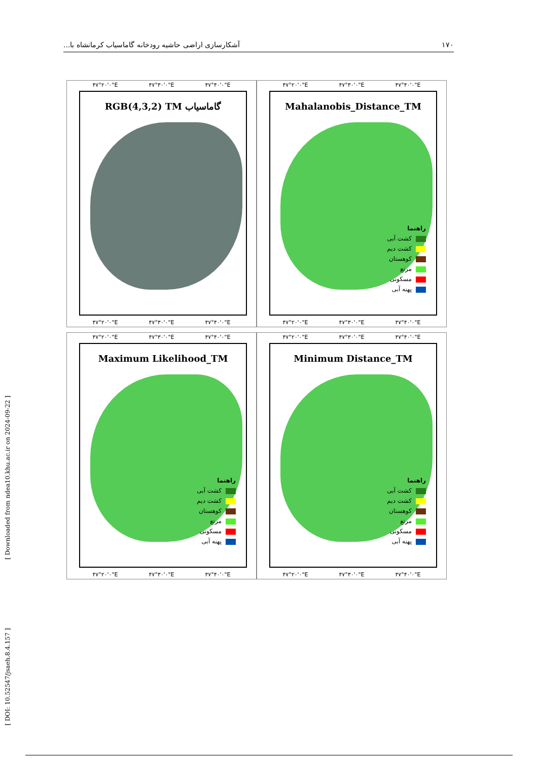۱۷۰ آشکارسازی اراضی حاشیه رودخانه گاماسیاب کرمانشاه با...
[ DOI: 10.52547/jsaeh.8.4.157 ] [ Downloaded from ndea10.khu.ac.ir on 2024-09-22 ]
۴۷°۲۰'۰"E ۴۷°۳۰'۰"E ۴۷°۴۰'۰"E
RGB(4,3,2) TM گاماسیاب
۴۷°۲۰'۰"E ۴۷°۳۰'۰"E ۴۷°۴۰'۰"E
۴۷°۲۰'۰"E ۴۷°۳۰'۰"E ۴۷°۴۰'۰"E
Mahalanobis_Distance_TM
راهنما
کشت آبی
کشت دیم
کوهستان
مرتع
مسکونی
پهنه آبی
۴۷°۲۰'۰"E ۴۷°۳۰'۰"E ۴۷°۴۰'۰"E
۴۷°۲۰'۰"E ۴۷°۳۰'۰"E ۴۷°۴۰'۰"E
Maximum Likelihood_TM
راهنما
کشت آبی
کشت دیم
کوهستان
مرتع
مسکونی
پهنه آبی
۴۷°۲۰'۰"E ۴۷°۳۰'۰"E ۴۷°۴۰'۰"E
۴۷°۲۰'۰"E ۴۷°۳۰'۰"E ۴۷°۴۰'۰"E
Minimum Distance_TM
راهنما
کشت آبی
کشت دیم
کوهستان
مرتع
مسکونی
پهنه آبی
۴۷°۲۰'۰"E ۴۷°۳۰'۰"E ۴۷°۴۰'۰"E